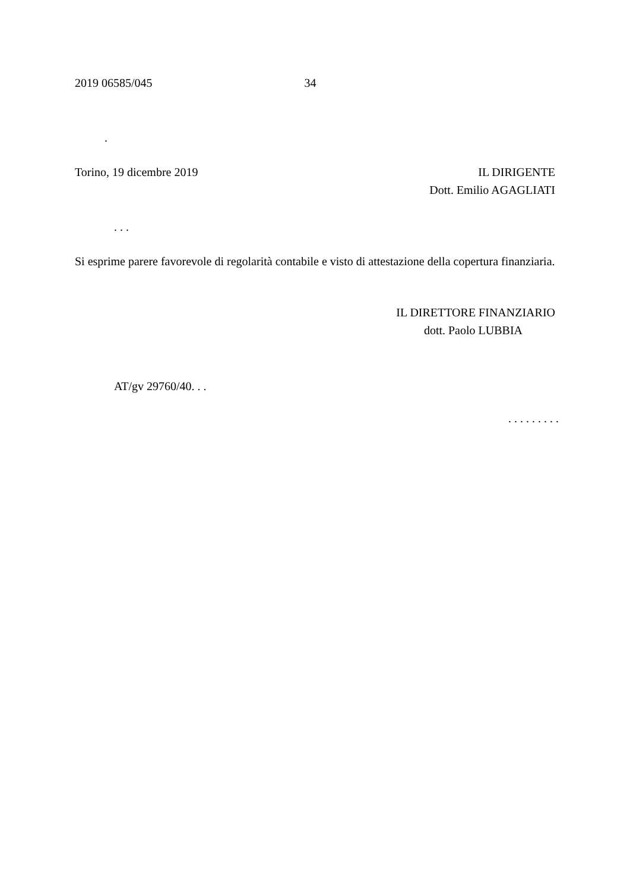2019 06585/045 34
.
Torino, 19 dicembre 2019 IL DIRIGENTE
Dott. Emilio AGAGLIATI
. . .
Si esprime parere favorevole di regolarità contabile e visto di attestazione della copertura finanziaria.
IL DIRETTORE FINANZIARIO
dott. Paolo LUBBIA
AT/gv 29760/40. . .
. . . . . . . . .